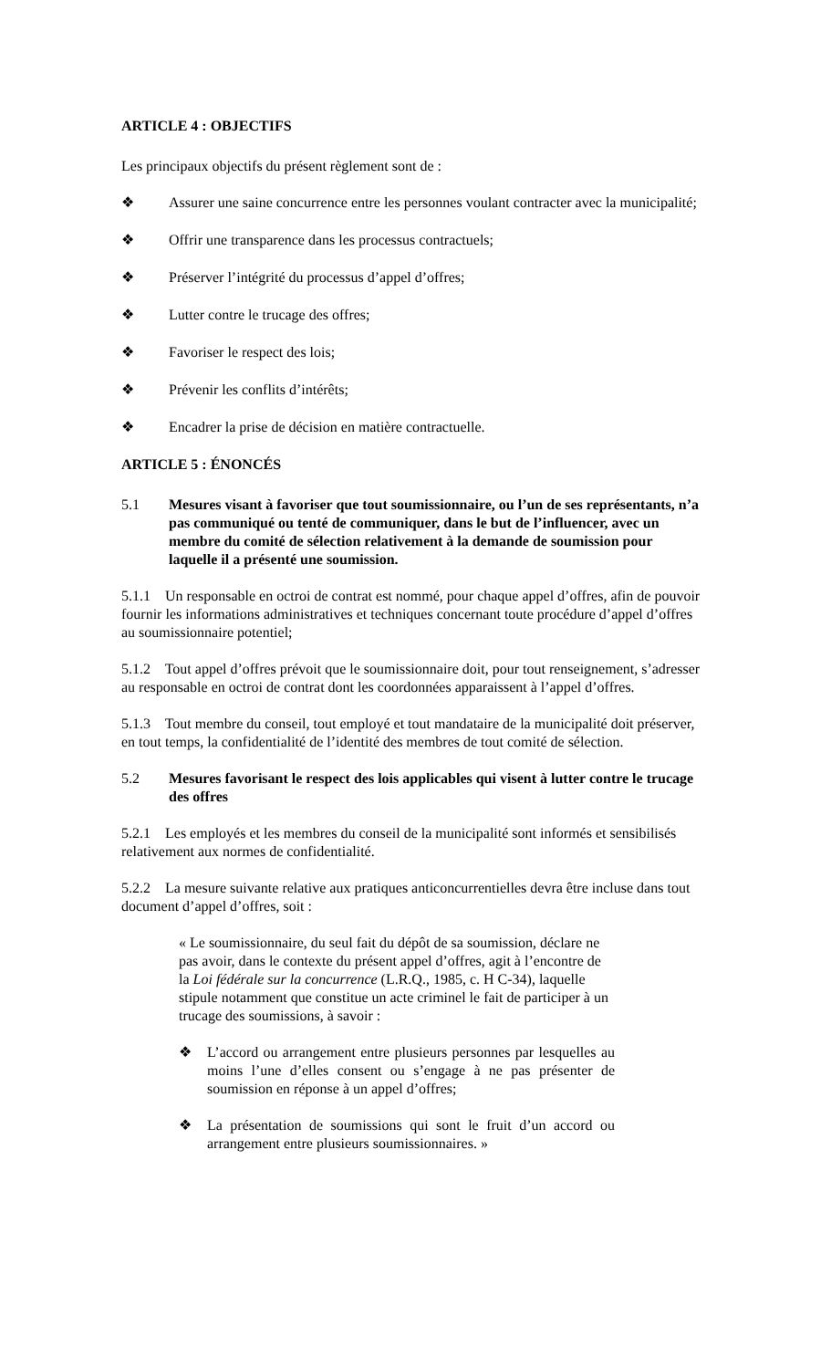ARTICLE 4 : OBJECTIFS
Les principaux objectifs du présent règlement sont de :
❖ Assurer une saine concurrence entre les personnes voulant contracter avec la municipalité;
❖ Offrir une transparence dans les processus contractuels;
❖ Préserver l’intégrité du processus d’appel d’offres;
❖ Lutter contre le trucage des offres;
❖ Favoriser le respect des lois;
❖ Prévenir les conflits d’intérêts;
❖ Encadrer la prise de décision en matière contractuelle.
ARTICLE 5 : ÉNONCÉS
5.1 Mesures visant à favoriser que tout soumissionnaire, ou l’un de ses représentants, n’a pas communiqué ou tenté de communiquer, dans le but de l’influencer, avec un membre du comité de sélection relativement à la demande de soumission pour laquelle il a présenté une soumission.
5.1.1 Un responsable en octroi de contrat est nommé, pour chaque appel d’offres, afin de pouvoir fournir les informations administratives et techniques concernant toute procédure d’appel d’offres au soumissionnaire potentiel;
5.1.2 Tout appel d’offres prévoit que le soumissionnaire doit, pour tout renseignement, s’adresser au responsable en octroi de contrat dont les coordonnées apparaissent à l’appel d’offres.
5.1.3 Tout membre du conseil, tout employé et tout mandataire de la municipalité doit préserver, en tout temps, la confidentialité de l’identité des membres de tout comité de sélection.
5.2 Mesures favorisant le respect des lois applicables qui visent à lutter contre le trucage des offres
5.2.1 Les employés et les membres du conseil de la municipalité sont informés et sensibilisés relativement aux normes de confidentialité.
5.2.2 La mesure suivante relative aux pratiques anticoncurrentielles devra être incluse dans tout document d’appel d’offres, soit :
« Le soumissionnaire, du seul fait du dépôt de sa soumission, déclare ne pas avoir, dans le contexte du présent appel d’offres, agit à l’encontre de la Loi fédérale sur la concurrence (L.R.Q., 1985, c. H C-34), laquelle stipule notamment que constitue un acte criminel le fait de participer à un trucage des soumissions, à savoir :
❖ L’accord ou arrangement entre plusieurs personnes par lesquelles au moins l’une d’elles consent ou s’engage à ne pas présenter de soumission en réponse à un appel d’offres;
❖ La présentation de soumissions qui sont le fruit d’un accord ou arrangement entre plusieurs soumissionnaires. »